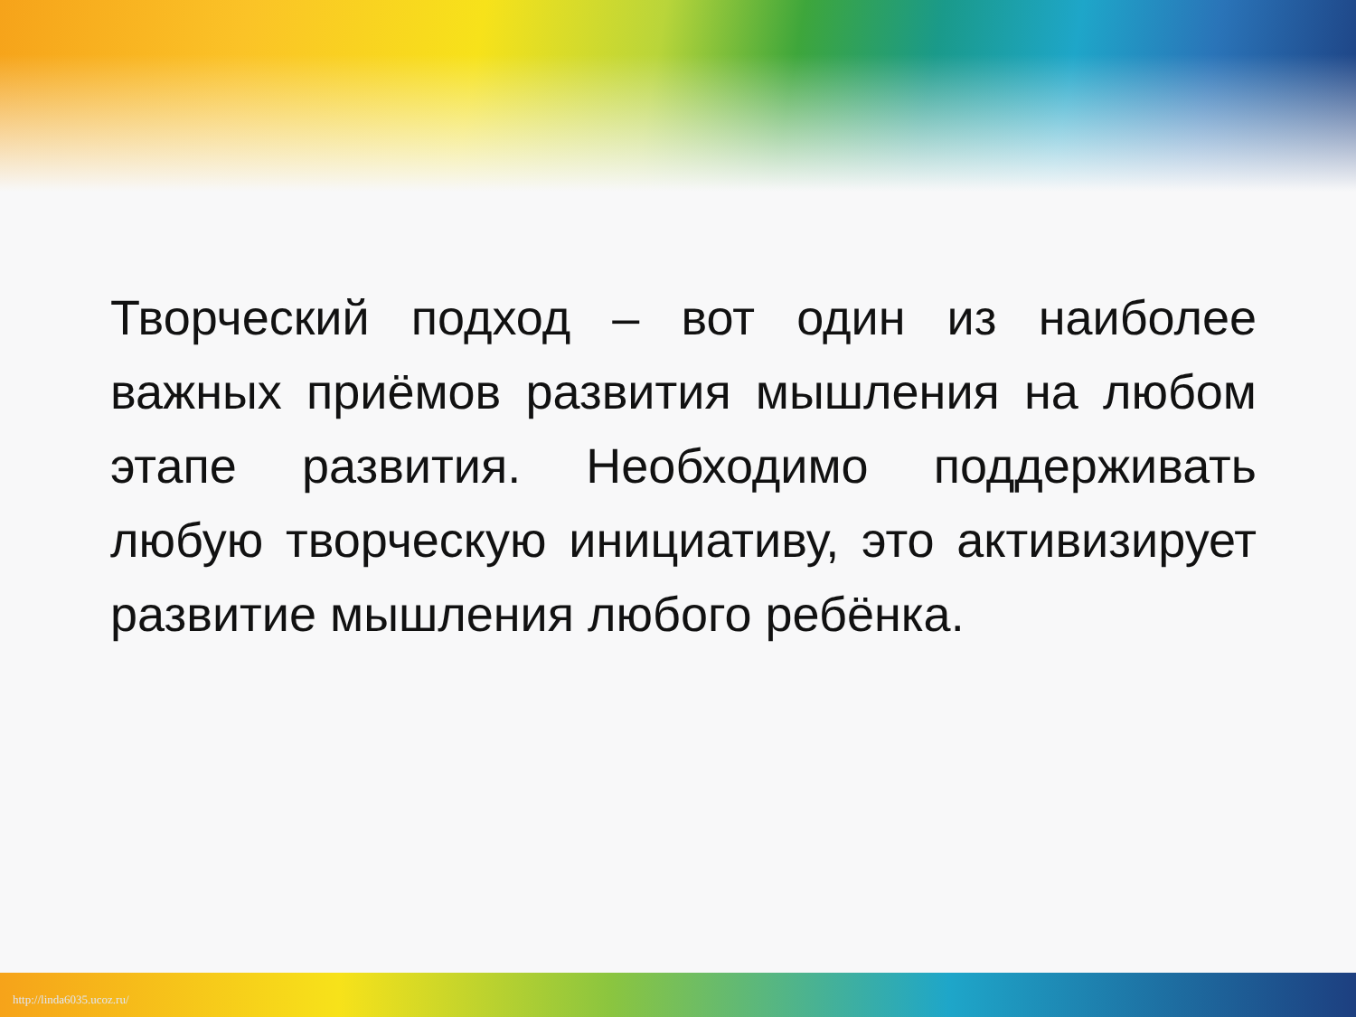Творческий подход – вот один из наиболее важных приёмов развития мышления на любом этапе развития. Необходимо поддерживать любую творческую инициативу, это активизирует развитие мышления любого ребёнка.
http://linda6035.ucoz.ru/